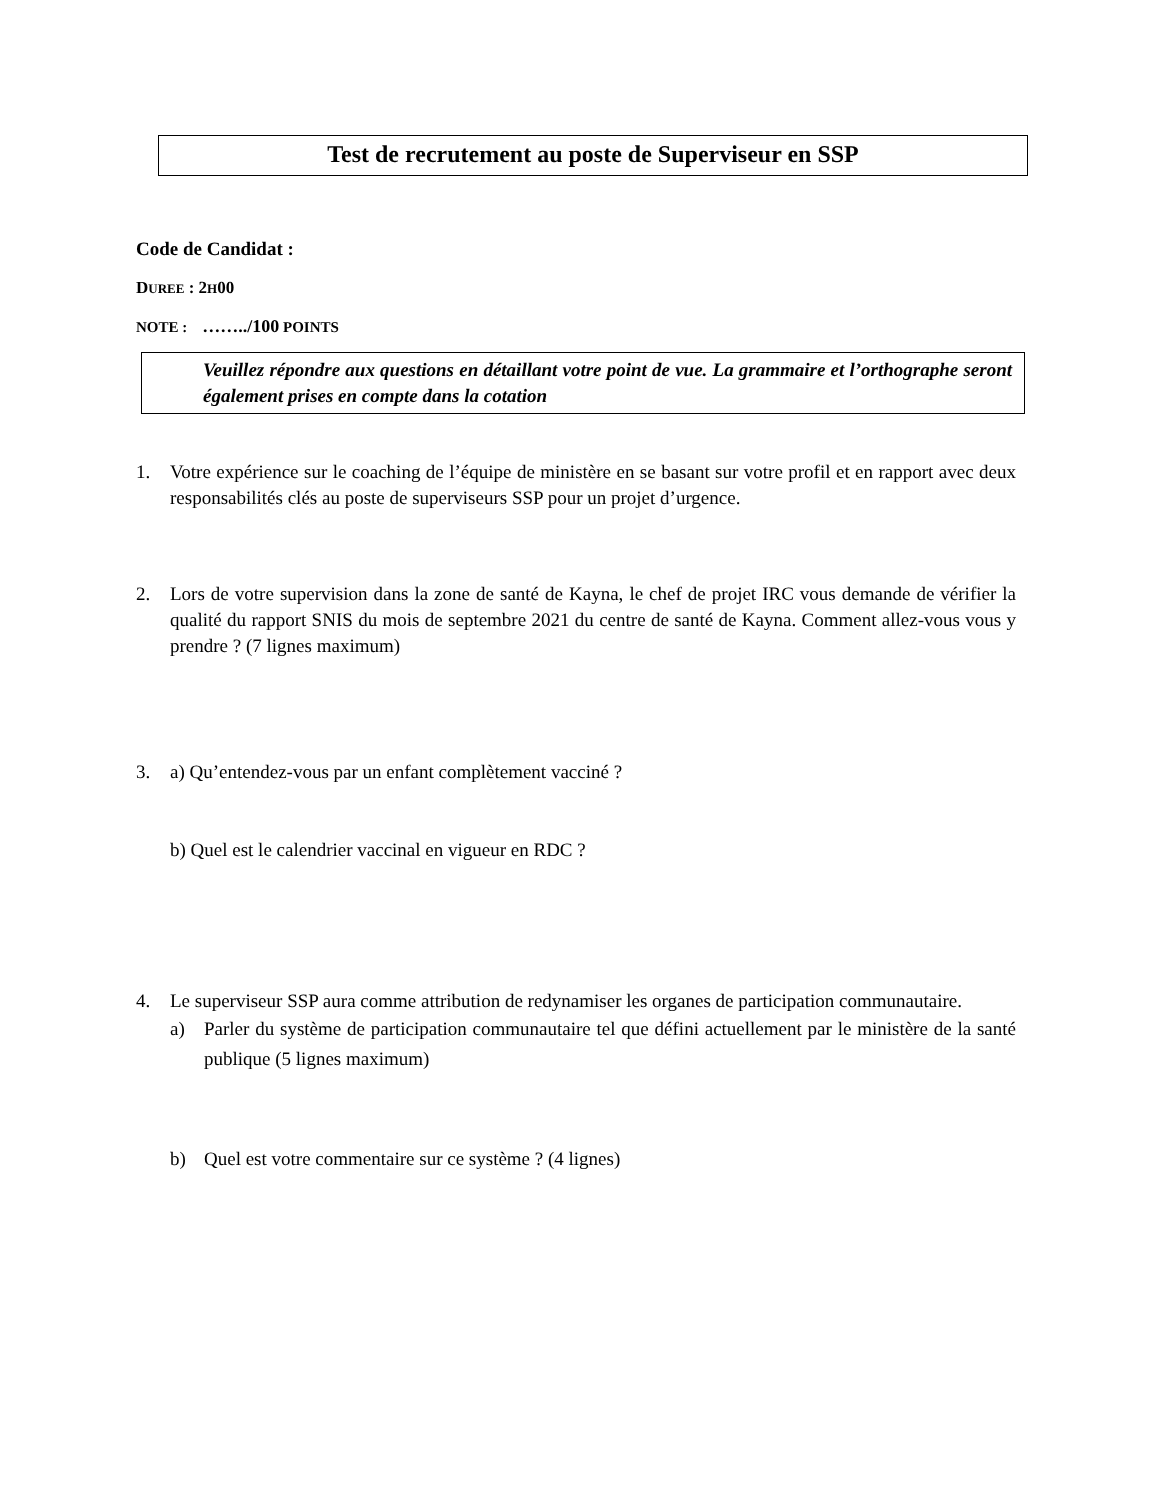Test de recrutement au poste de Superviseur en SSP
Code de Candidat :
DUREE : 2H00
NOTE : ……../100 POINTS
Veuillez répondre aux questions en détaillant votre point de vue. La grammaire et l’orthographe seront également prises en compte dans la cotation
1. Votre expérience sur le coaching de l’équipe de ministère en se basant sur votre profil et en rapport avec deux responsabilités clés au poste de superviseurs SSP pour un projet d’urgence.
2. Lors de votre supervision dans la zone de santé de Kayna, le chef de projet IRC vous demande de vérifier la qualité du rapport SNIS du mois de septembre 2021 du centre de santé de Kayna. Comment allez-vous vous y prendre ? (7 lignes maximum)
3. a) Qu’entendez-vous par un enfant complètement vacciné ?
b) Quel est le calendrier vaccinal en vigueur en RDC ?
4. Le superviseur SSP aura comme attribution de redynamiser les organes de participation communautaire.
a) Parler du système de participation communautaire tel que défini actuellement par le ministère de la santé publique (5 lignes maximum)
b) Quel est votre commentaire sur ce système ? (4 lignes)